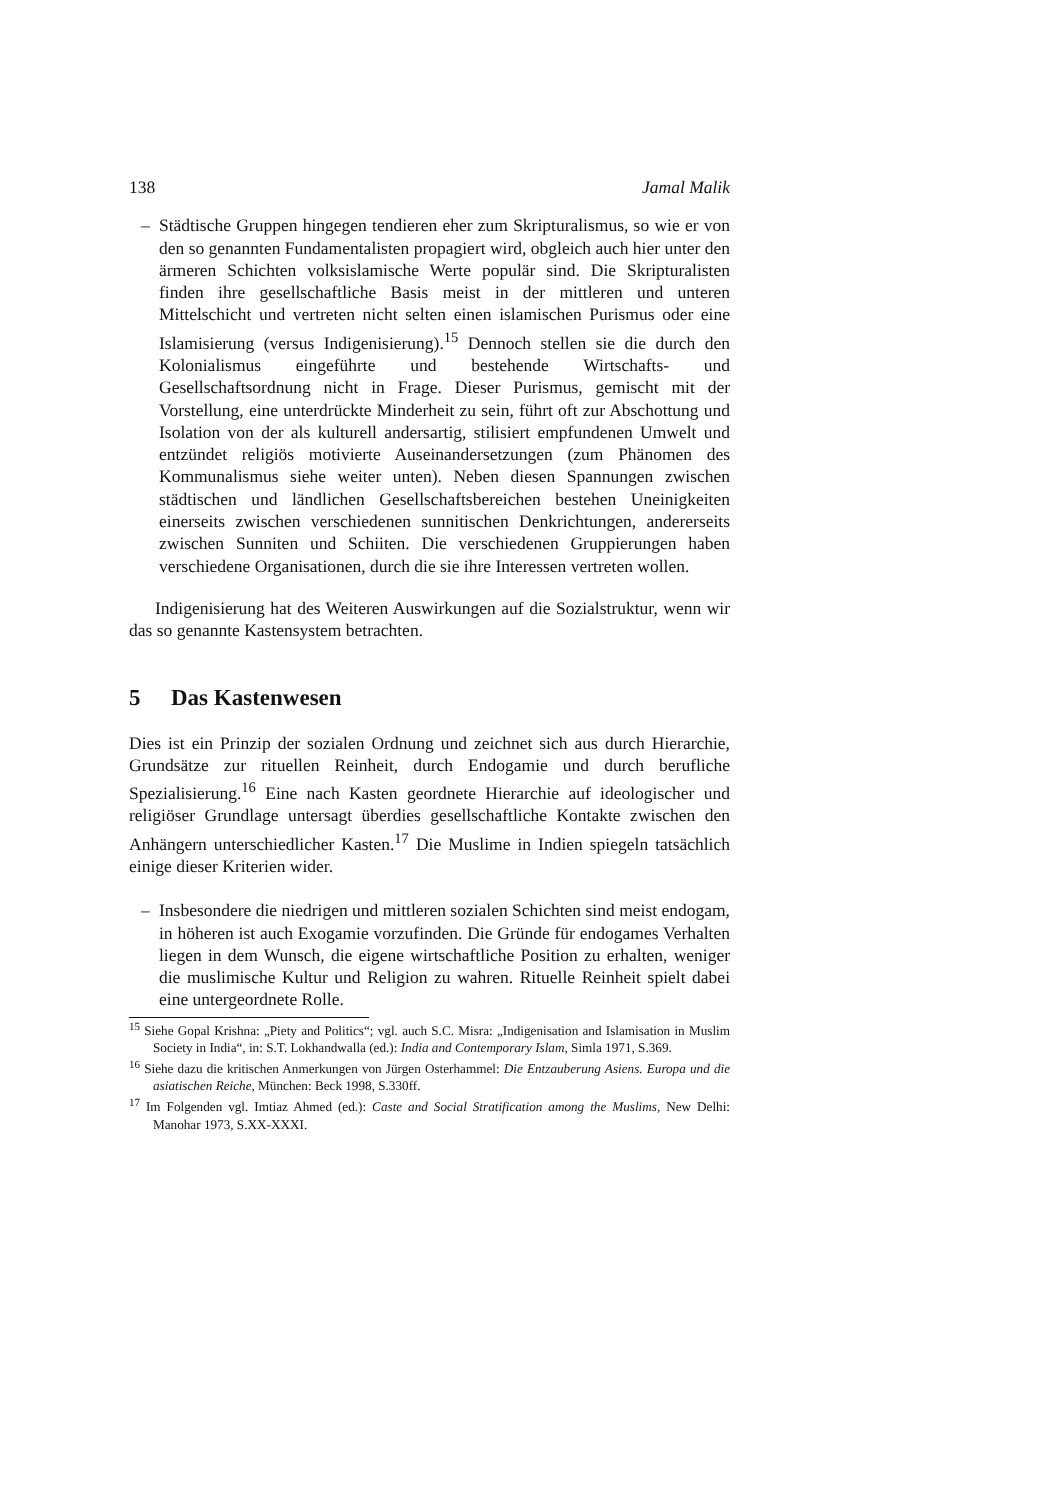138 Jamal Malik
– Städtische Gruppen hingegen tendieren eher zum Skripturalismus, so wie er von den so genannten Fundamentalisten propagiert wird, obgleich auch hier unter den ärmeren Schichten volksislamische Werte populär sind. Die Skripturalisten finden ihre gesellschaftliche Basis meist in der mittleren und unteren Mittelschicht und vertreten nicht selten einen islamischen Purismus oder eine Islamisierung (versus Indigenisierung).<sup>15</sup> Dennoch stellen sie die durch den Kolonialismus eingeführte und bestehende Wirtschafts- und Gesellschaftsordnung nicht in Frage. Dieser Purismus, gemischt mit der Vorstellung, eine unterdrückte Minderheit zu sein, führt oft zur Abschottung und Isolation von der als kulturell andersartig, stilisiert empfundenen Umwelt und entzündet religiös motivierte Auseinandersetzungen (zum Phänomen des Kommunalismus siehe weiter unten). Neben diesen Spannungen zwischen städtischen und ländlichen Gesellschaftsbereichen bestehen Uneinigkeiten einerseits zwischen verschiedenen sunnitischen Denkrichtungen, andererseits zwischen Sunniten und Schiiten. Die verschiedenen Gruppierungen haben verschiedene Organisationen, durch die sie ihre Interessen vertreten wollen.
Indigenisierung hat des Weiteren Auswirkungen auf die Sozialstruktur, wenn wir das so genannte Kastensystem betrachten.
5 Das Kastenwesen
Dies ist ein Prinzip der sozialen Ordnung und zeichnet sich aus durch Hierarchie, Grundsätze zur rituellen Reinheit, durch Endogamie und durch berufliche Spezialisierung.<sup>16</sup> Eine nach Kasten geordnete Hierarchie auf ideologischer und religiöser Grundlage untersagt überdies gesellschaftliche Kontakte zwischen den Anhängern unterschiedlicher Kasten.<sup>17</sup> Die Muslime in Indien spiegeln tatsächlich einige dieser Kriterien wider.
– Insbesondere die niedrigen und mittleren sozialen Schichten sind meist endogam, in höheren ist auch Exogamie vorzufinden. Die Gründe für endogames Verhalten liegen in dem Wunsch, die eigene wirtschaftliche Position zu erhalten, weniger die muslimische Kultur und Religion zu wahren. Rituelle Reinheit spielt dabei eine untergeordnete Rolle.
<sup>15</sup> Siehe Gopal Krishna: „Piety and Politics“; vgl. auch S.C. Misra: „Indigenisation and Islamisation in Muslim Society in India“, in: S.T. Lokhandwalla (ed.): India and Contemporary Islam, Simla 1971, S.369.
<sup>16</sup> Siehe dazu die kritischen Anmerkungen von Jürgen Osterhammel: Die Entzauberung Asiens. Europa und die asiatischen Reiche, München: Beck 1998, S.330ff.
<sup>17</sup> Im Folgenden vgl. Imtiaz Ahmed (ed.): Caste and Social Stratification among the Muslims, New Delhi: Manohar 1973, S.XX-XXXI.